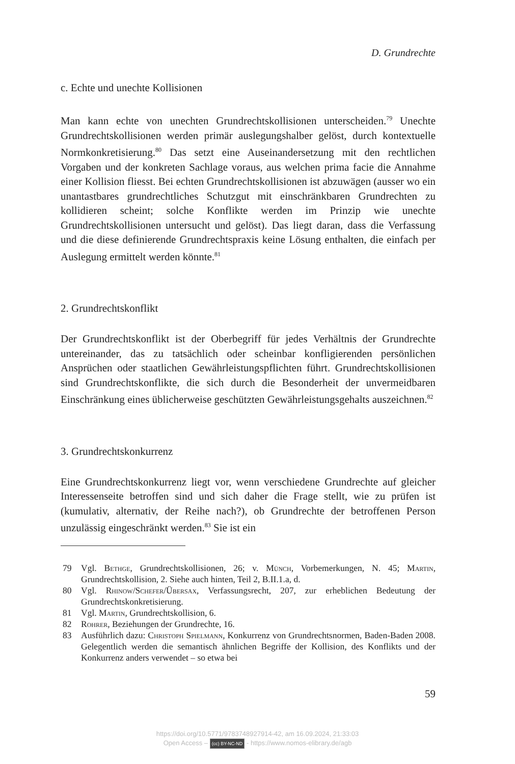D. Grundrechte
c. Echte und unechte Kollisionen
Man kann echte von unechten Grundrechtskollisionen unterscheiden.<sup>79</sup> Unechte Grundrechtskollisionen werden primär auslegungshalber gelöst, durch kontextuelle Normkonkretisierung.<sup>80</sup> Das setzt eine Auseinandersetzung mit den rechtlichen Vorgaben und der konkreten Sachlage voraus, aus welchen prima facie die Annahme einer Kollision fliesst. Bei echten Grundrechtskollisionen ist abzuwägen (ausser wo ein unantastbares grundrechtliches Schutzgut mit einschränkbaren Grundrechten zu kollidieren scheint; solche Konflikte werden im Prinzip wie unechte Grundrechtskollisionen untersucht und gelöst). Das liegt daran, dass die Verfassung und die diese definierende Grundrechtspraxis keine Lösung enthalten, die einfach per Auslegung ermittelt werden könnte.<sup>81</sup>
2. Grundrechtskonflikt
Der Grundrechtskonflikt ist der Oberbegriff für jedes Verhältnis der Grundrechte untereinander, das zu tatsächlich oder scheinbar konfligierenden persönlichen Ansprüchen oder staatlichen Gewährleistungspflichten führt. Grundrechtskollisionen sind Grundrechtskonflikte, die sich durch die Besonderheit der unvermeidbaren Einschränkung eines üblicherweise geschützten Gewährleistungsgehalts auszeichnen.<sup>82</sup>
3. Grundrechtskonkurrenz
Eine Grundrechtskonkurrenz liegt vor, wenn verschiedene Grundrechte auf gleicher Interessenseite betroffen sind und sich daher die Frage stellt, wie zu prüfen ist (kumulativ, alternativ, der Reihe nach?), ob Grundrechte der betroffenen Person unzulässig eingeschränkt werden.<sup>83</sup> Sie ist ein
79 Vgl. Bethge, Grundrechtskollisionen, 26; v. Münch, Vorbemerkungen, N. 45; Martin, Grundrechtskollision, 2. Siehe auch hinten, Teil 2, B.II.1.a, d.
80 Vgl. Rhinow/Schefer/Übersax, Verfassungsrecht, 207, zur erheblichen Bedeutung der Grundrechtskonkretisierung.
81 Vgl. Martin, Grundrechtskollision, 6.
82 Rohrer, Beziehungen der Grundrechte, 16.
83 Ausführlich dazu: Christoph Spielmann, Konkurrenz von Grundrechtsnormen, Baden-Baden 2008. Gelegentlich werden die semantisch ähnlichen Begriffe der Kollision, des Konflikts und der Konkurrenz anders verwendet – so etwa bei
59
https://doi.org/10.5771/9783748927914-42, am 16.09.2024, 21:33:03
Open Access – (cc) BY-NC-ND - https://www.nomos-elibrary.de/agb